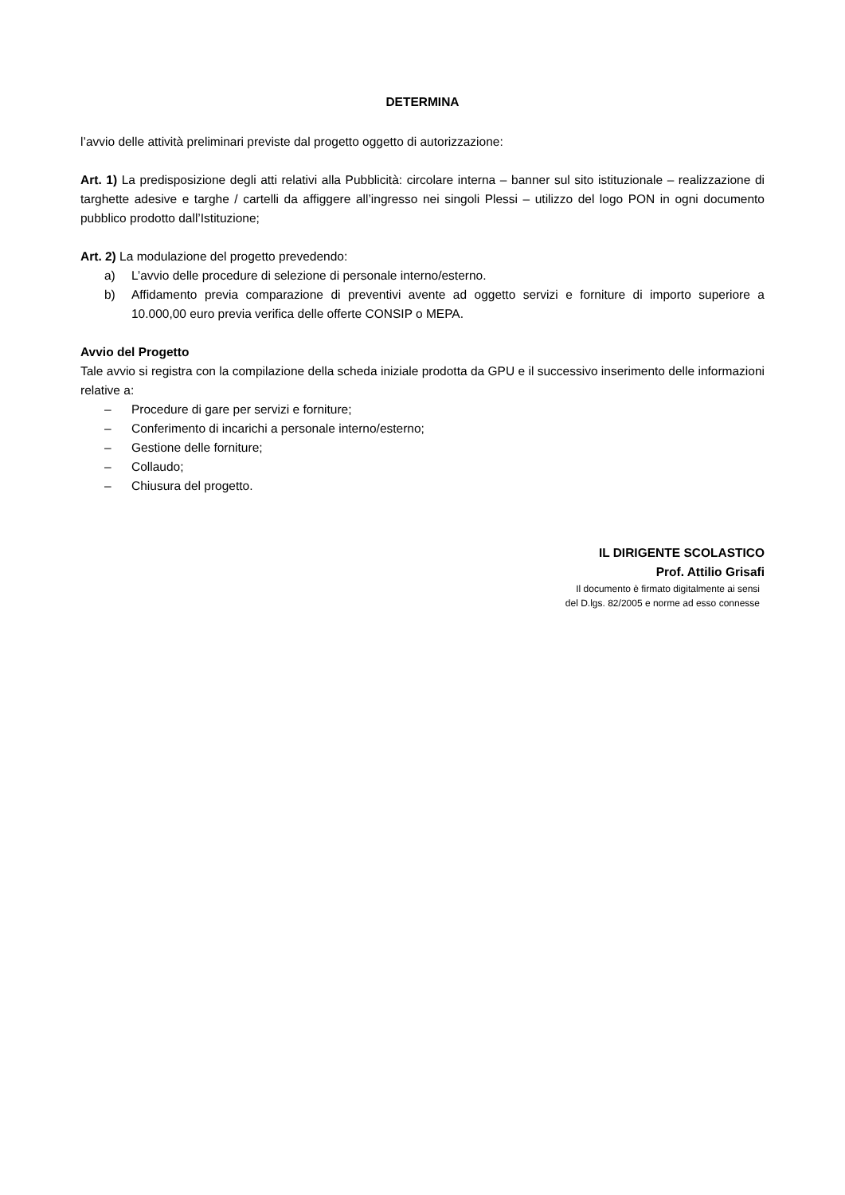DETERMINA
l’avvio delle attività preliminari previste dal progetto oggetto di autorizzazione:
Art. 1) La predisposizione degli atti relativi alla Pubblicità: circolare interna – banner sul sito istituzionale – realizzazione di targhette adesive e targhe / cartelli da affiggere all’ingresso nei singoli Plessi – utilizzo del logo PON in ogni documento pubblico prodotto dall’Istituzione;
Art. 2) La modulazione del progetto prevedendo:
a) L’avvio delle procedure di selezione di personale interno/esterno.
b) Affidamento previa comparazione di preventivi avente ad oggetto servizi e forniture di importo superiore a 10.000,00 euro previa verifica delle offerte CONSIP o MEPA.
Avvio del Progetto
Tale avvio si registra con la compilazione della scheda iniziale prodotta da GPU e il successivo inserimento delle informazioni relative a:
– Procedure di gare per servizi e forniture;
– Conferimento di incarichi a personale interno/esterno;
– Gestione delle forniture;
– Collaudo;
– Chiusura del progetto.
IL DIRIGENTE SCOLASTICO
Prof. Attilio Grisafi
Il documento è firmato digitalmente ai sensi
del D.lgs. 82/2005 e norme ad esso connesse